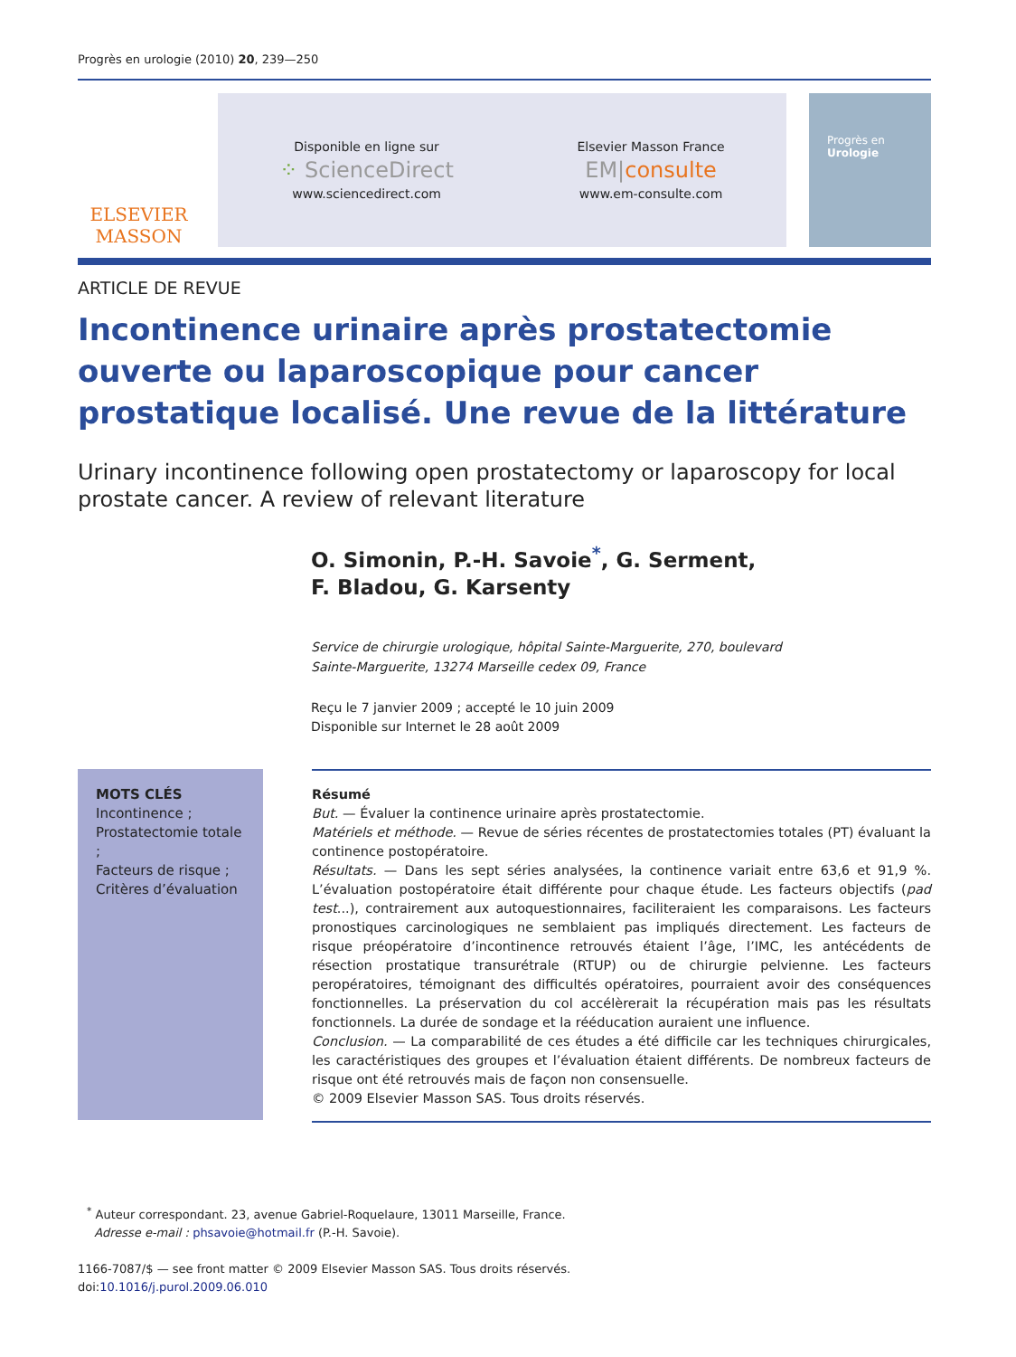Progrès en urologie (2010) 20, 239—250
ELSEVIER
MASSON
Disponible en ligne sur
⁘ ScienceDirect
www.sciencedirect.com
Elsevier Masson France
EM|consulte
www.em-consulte.com
Progrès en
Urologie
ARTICLE DE REVUE
Incontinence urinaire après prostatectomie ouverte ou laparoscopique pour cancer prostatique localisé. Une revue de la littérature
Urinary incontinence following open prostatectomy or laparoscopy for local prostate cancer. A review of relevant literature
O. Simonin, P.-H. Savoie<sup>*</sup>, G. Serment,
F. Bladou, G. Karsenty
Service de chirurgie urologique, hôpital Sainte-Marguerite, 270, boulevard
Sainte-Marguerite, 13274 Marseille cedex 09, France
Reçu le 7 janvier 2009 ; accepté le 10 juin 2009
Disponible sur Internet le 28 août 2009
MOTS CLÉS
Incontinence ;
Prostatectomie totale ;
Facteurs de risque ;
Critères d’évaluation
Résumé
But. — Évaluer la continence urinaire après prostatectomie.
Matériels et méthode. — Revue de séries récentes de prostatectomies totales (PT) évaluant la continence postopératoire.
Résultats. — Dans les sept séries analysées, la continence variait entre 63,6 et 91,9 %. L’évaluation postopératoire était différente pour chaque étude. Les facteurs objectifs (pad test...), contrairement aux autoquestionnaires, faciliteraient les comparaisons. Les facteurs pronostiques carcinologiques ne semblaient pas impliqués directement. Les facteurs de risque préopératoire d’incontinence retrouvés étaient l’âge, l’IMC, les antécédents de résection prostatique transurétrale (RTUP) ou de chirurgie pelvienne. Les facteurs peropératoires, témoignant des difficultés opératoires, pourraient avoir des conséquences fonctionnelles. La préservation du col accélèrerait la récupération mais pas les résultats fonctionnels. La durée de sondage et la rééducation auraient une influence.
Conclusion. — La comparabilité de ces études a été difficile car les techniques chirurgicales, les caractéristiques des groupes et l’évaluation étaient différents. De nombreux facteurs de risque ont été retrouvés mais de façon non consensuelle.
© 2009 Elsevier Masson SAS. Tous droits réservés.
<sup>*</sup> Auteur correspondant. 23, avenue Gabriel-Roquelaure, 13011 Marseille, France.
Adresse e-mail : phsavoie@hotmail.fr (P.-H. Savoie).
1166-7087/$ — see front matter © 2009 Elsevier Masson SAS. Tous droits réservés.
doi:10.1016/j.purol.2009.06.010